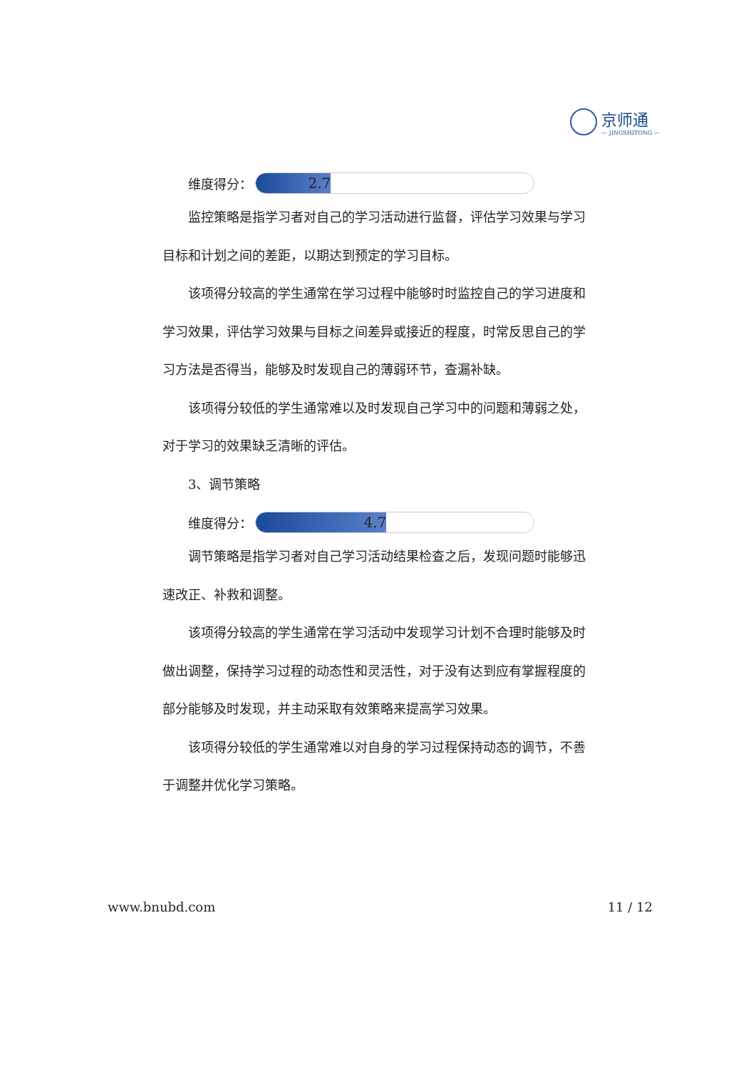京师通
— JINGSHITONG —
维度得分：
2.7
监控策略是指学习者对自己的学习活动进行监督，评估学习效果与学习目标和计划之间的差距，以期达到预定的学习目标。
该项得分较高的学生通常在学习过程中能够时时监控自己的学习进度和学习效果，评估学习效果与目标之间差异或接近的程度，时常反思自己的学习方法是否得当，能够及时发现自己的薄弱环节，查漏补缺。
该项得分较低的学生通常难以及时发现自己学习中的问题和薄弱之处，对于学习的效果缺乏清晰的评估。
3、调节策略
维度得分：
4.7
调节策略是指学习者对自己学习活动结果检查之后，发现问题时能够迅速改正、补救和调整。
该项得分较高的学生通常在学习活动中发现学习计划不合理时能够及时做出调整，保持学习过程的动态性和灵活性，对于没有达到应有掌握程度的部分能够及时发现，并主动采取有效策略来提高学习效果。
该项得分较低的学生通常难以对自身的学习过程保持动态的调节，不善于调整并优化学习策略。
www.bnubd.com 11 / 12